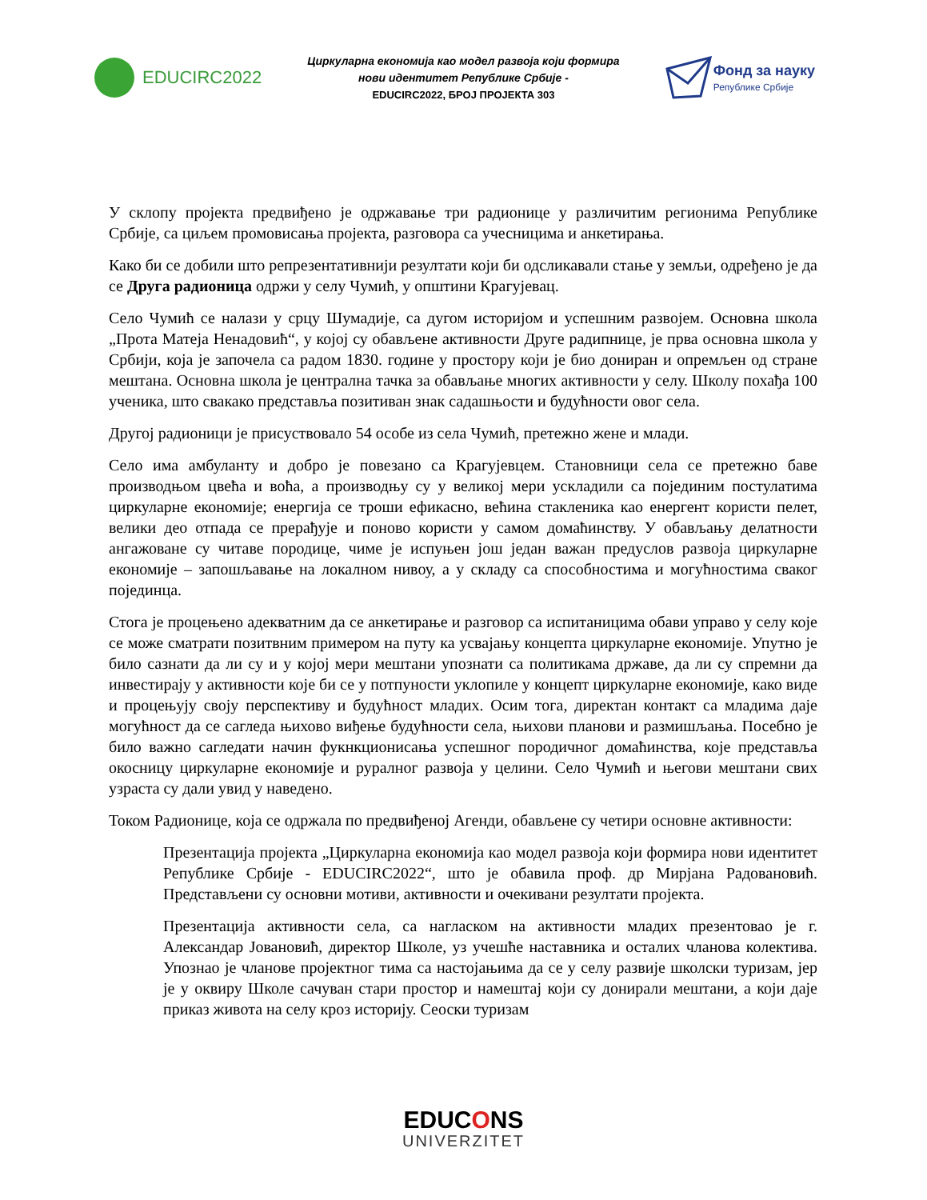EDUCIRC2022
Циркуларна економија као модел развоја који формира
нови идентитет Републике Србије -
EDUCIRC2022, БРОЈ ПРОЈЕКТА 303
Фонд за науку
Републике Србије
У склопу пројекта предвиђено је одржавање три радионице у различитим регионима Републике Србије, са циљем промовисања пројекта, разговора са учесницима и анкетирања.
Како би се добили што репрезентативнији резултати који би одсликавали стање у земљи, одређено је да се Друга радионица одржи у селу Чумић, у општини Крагујевац.
Село Чумић се налази у срцу Шумадије, са дугом историјом и успешним развојем. Основна школа „Прота Матеја Ненадовић“, у којој су обављене активности Друге радипнице, је прва основна школа у Србији, која је започела са радом 1830. године у простору који је био дониран и опремљен од стране мештана. Основна школа је централна тачка за обављање многих активности у селу. Школу похађа 100 ученика, што свакако представља позитиван знак садашњости и будућности овог села.
Другој радионици је присуствовало 54 особе из села Чумић, претежно жене и млади.
Село има амбуланту и добро је повезано са Крагујевцем. Становници села се претежно баве производњом цвећа и воћа, а производњу су у великој мери ускладили са појединим постулатима циркуларне економије; енергија се троши ефикасно, већина стакленика као енергент користи пелет, велики део отпада се прерађује и поново користи у самом домаћинству. У обављању делатности ангажоване су читаве породице, чиме је испуњен још један важан предуслов развоја циркуларне економије – запошљавање на локалном нивоу, а у складу са способностима и могућностима сваког појединца.
Стога је процењено адекватним да се анкетирање и разговор са испитаницима обави управо у селу које се може сматрати позитвним примером на путу ка усвајању концепта циркуларне економије. Упутно је било сазнати да ли су и у којој мери мештани упознати са политикама државе, да ли су спремни да инвестирају у активности које би се у потпуности уклопиле у концепт циркуларне економије, како виде и процењују своју перспективу и будућност младих. Осим тога, директан контакт са младима даје могућност да се сагледа њихово виђење будућности села, њихови планови и размишљања. Посебно је било важно сагледати начин фукнкционисања успешног породичног домаћинства, које представља окосницу циркуларне економије и руралног развоја у целини. Село Чумић и његови мештани свих узраста су дали увид у наведено.
Током Радионице, која се одржала по предвиђеној Агенди, обављене су четири основне активности:
Презентација пројекта „Циркуларна економија као модел развоја који формира нови идентитет Републике Србије - EDUCIRC2022“, што је обавила проф. др Мирјана Радовановић. Представљени су основни мотиви, активности и очекивани резултати пројекта.
Презентација активности села, са нагласком на активности младих презентовао је г. Александар Јовановић, директор Школе, уз учешће наставника и осталих чланова колектива. Упознао је чланове пројектног тима са настојањима да се у селу развије школски туризам, јер је у оквиру Школе сачуван стари простор и намештај који су донирали мештани, а који даје приказ живота на селу кроз историју. Сеоски туризам
EDUCONS
UNIVERZITET